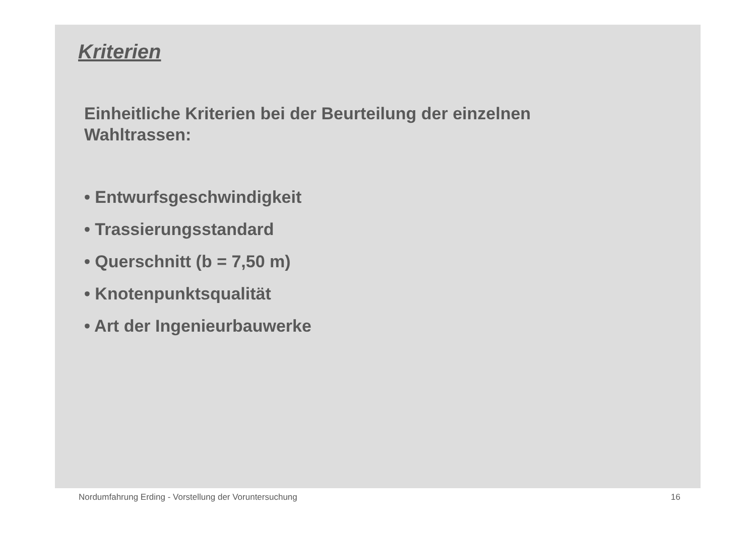Kriterien
Einheitliche Kriterien bei der Beurteilung der einzelnen
Wahltrassen:
• Entwurfsgeschwindigkeit
• Trassierungsstandard
• Querschnitt (b = 7,50 m)
• Knotenpunktsqualität
• Art der Ingenieurbauwerke
Nordumfahrung Erding - Vorstellung der Voruntersuchung 16